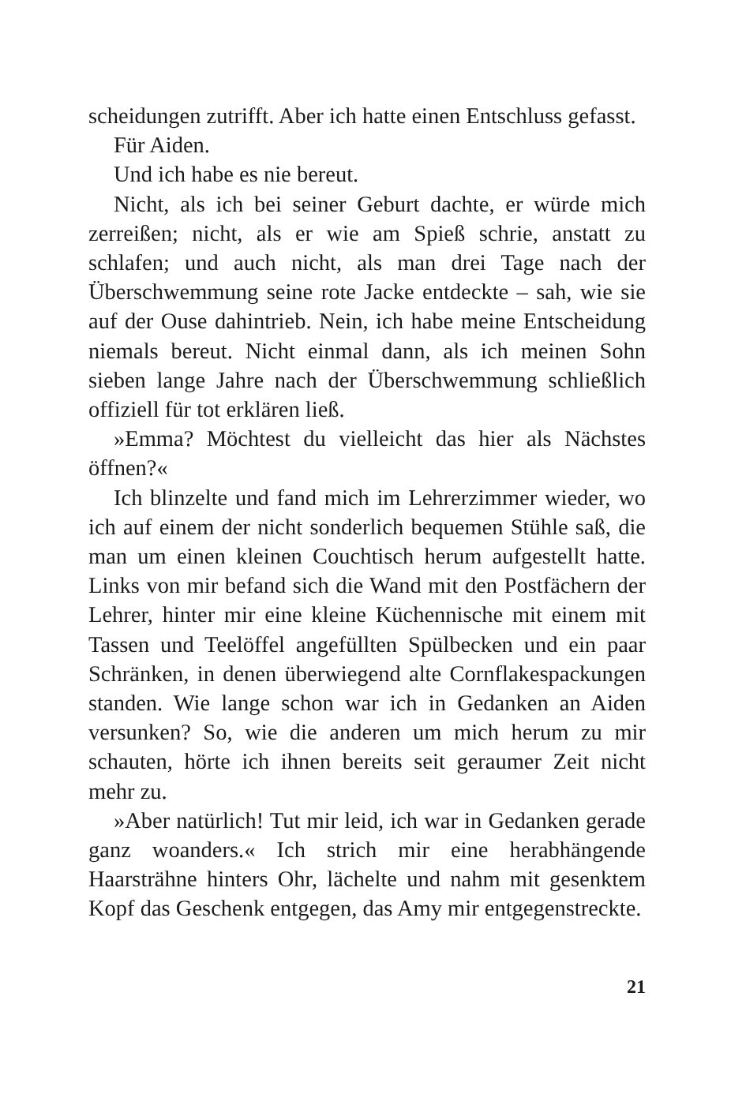scheidungen zutrifft. Aber ich hatte einen Entschluss gefasst.
Für Aiden.
Und ich habe es nie bereut.
Nicht, als ich bei seiner Geburt dachte, er würde mich zerreißen; nicht, als er wie am Spieß schrie, anstatt zu schlafen; und auch nicht, als man drei Tage nach der Überschwemmung seine rote Jacke entdeckte – sah, wie sie auf der Ouse dahintrieb. Nein, ich habe meine Entscheidung niemals bereut. Nicht einmal dann, als ich meinen Sohn sieben lange Jahre nach der Überschwemmung schließlich offiziell für tot erklären ließ.
»Emma? Möchtest du vielleicht das hier als Nächstes öffnen?«
Ich blinzelte und fand mich im Lehrerzimmer wieder, wo ich auf einem der nicht sonderlich bequemen Stühle saß, die man um einen kleinen Couchtisch herum aufgestellt hatte. Links von mir befand sich die Wand mit den Postfächern der Lehrer, hinter mir eine kleine Küchennische mit einem mit Tassen und Teelöffel angefüllten Spülbecken und ein paar Schränken, in denen überwiegend alte Cornflakespackungen standen. Wie lange schon war ich in Gedanken an Aiden versunken? So, wie die anderen um mich herum zu mir schauten, hörte ich ihnen bereits seit geraumer Zeit nicht mehr zu.
»Aber natürlich! Tut mir leid, ich war in Gedanken gerade ganz woanders.« Ich strich mir eine herabhängende Haarsträhne hinters Ohr, lächelte und nahm mit gesenktem Kopf das Geschenk entgegen, das Amy mir entgegenstreckte.
21